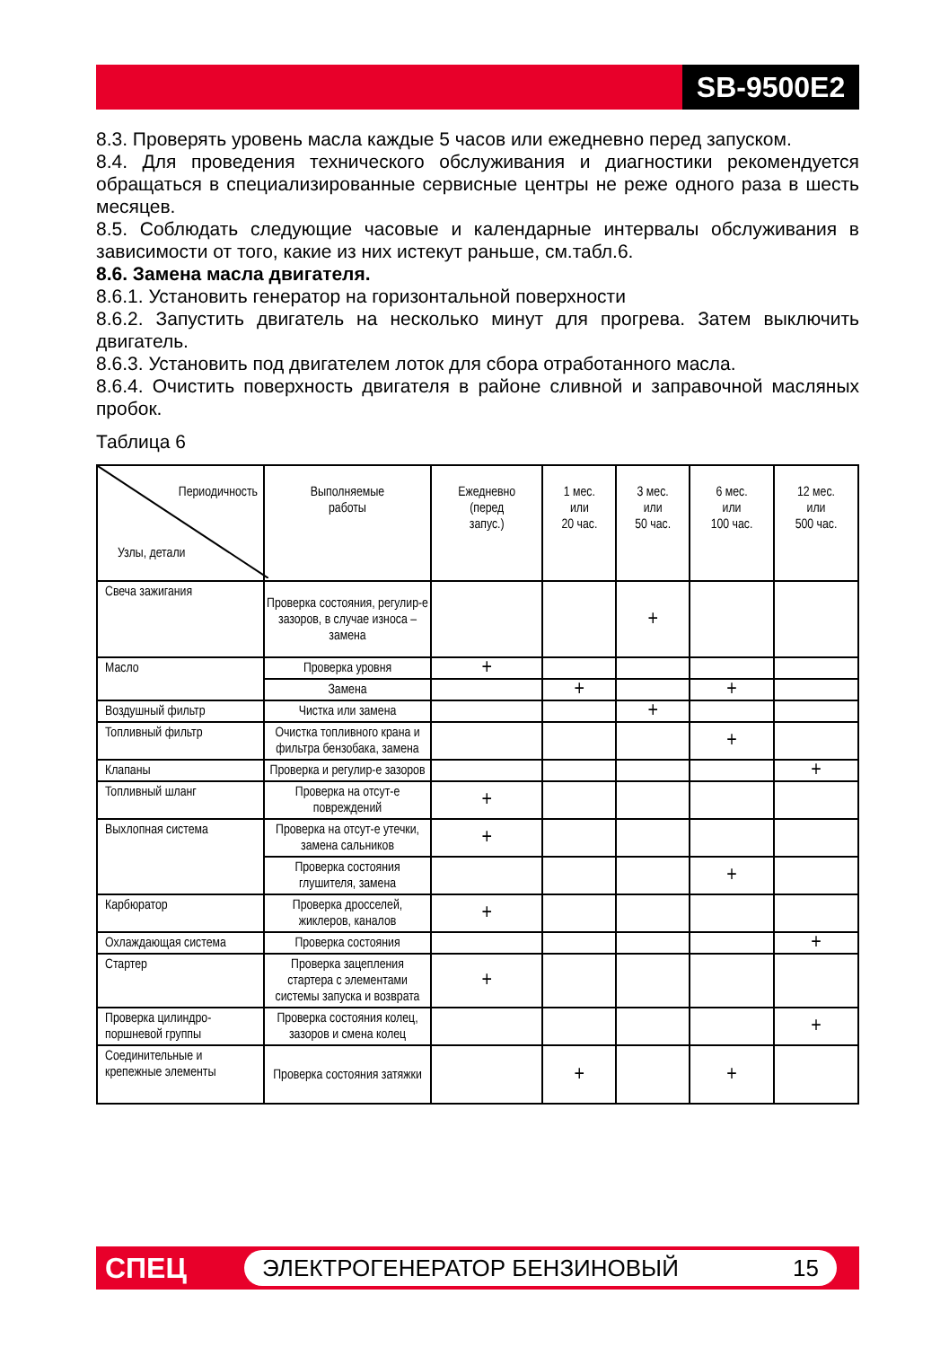SB-9500E2
8.3. Проверять уровень масла каждые 5 часов или ежедневно перед запуском.
8.4. Для проведения технического обслуживания и диагностики рекомендуется обращаться в специализированные сервисные центры не реже одного раза в шесть месяцев.
8.5. Соблюдать следующие часовые и календарные интервалы обслуживания в зависимости от того, какие из них истекут раньше, см.табл.6.
8.6. Замена масла двигателя.
8.6.1. Установить генератор на горизонтальной поверхности
8.6.2. Запустить двигатель на несколько минут для прогрева. Затем выключить двигатель.
8.6.3. Установить под двигателем лоток для сбора отработанного масла.
8.6.4. Очистить поверхность двигателя в районе сливной и заправочной масляных пробок.
Таблица 6
| Периодичность Узлы, детали | Выполняемые работы | Ежедневно (перед запус.) | 1 мес. или 20 час. | 3 мес. или 50 час. | 6 мес. или 100 час. | 12 мес. или 500 час. |
| --- | --- | --- | --- | --- | --- | --- |
| Свеча зажигания | Проверка состояния, регулир-е зазоров, в случае износа – замена | | | + | | |
| Масло | Проверка уровня | + | | | | |
| | Замена | | + | | + | |
| Воздушный фильтр | Чистка или замена | | | + | | |
| Топливный фильтр | Очистка топливного крана и фильтра бензобака, замена | | | | + | |
| Клапаны | Проверка и регулир-е зазоров | | | | | + |
| Топливный шланг | Проверка на отсут-е повреждений | + | | | | |
| Выхлопная система | Проверка на отсут-е утечки, замена сальников | + | | | | |
| | Проверка состояния глушителя, замена | | | | + | |
| Карбюратор | Проверка дросселей, жиклеров, каналов | + | | | | |
| Охлаждающая система | Проверка состояния | | | | | + |
| Стартер | Проверка зацепления стартера с элементами системы запуска и возврата | + | | | | |
| Проверка цилиндро-поршневой группы | Проверка состояния колец, зазоров и смена колец | | | | | + |
| Соединительные и крепежные элементы | Проверка состояния затяжки | | + | | + | |
СПЕЦ ЭЛЕКТРОГЕНЕРАТОР БЕНЗИНОВЫЙ 15